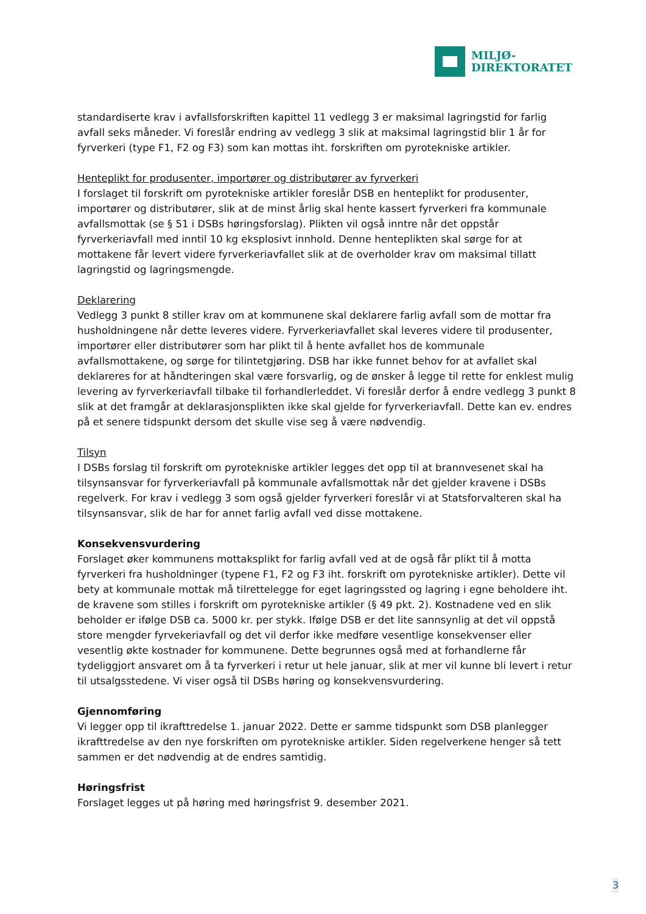MILJØ-
DIREKTORATET
standardiserte krav i avfallsforskriften kapittel 11 vedlegg 3 er maksimal lagringstid for farlig avfall seks måneder. Vi foreslår endring av vedlegg 3 slik at maksimal lagringstid blir 1 år for fyrverkeri (type F1, F2 og F3) som kan mottas iht. forskriften om pyrotekniske artikler.
Henteplikt for produsenter, importører og distributører av fyrverkeri
I forslaget til forskrift om pyrotekniske artikler foreslår DSB en henteplikt for produsenter, importører og distributører, slik at de minst årlig skal hente kassert fyrverkeri fra kommunale avfallsmottak (se § 51 i DSBs høringsforslag). Plikten vil også inntre når det oppstår fyrverkeriavfall med inntil 10 kg eksplosivt innhold. Denne henteplikten skal sørge for at mottakene får levert videre fyrverkeriavfallet slik at de overholder krav om maksimal tillatt lagringstid og lagringsmengde.
Deklarering
Vedlegg 3 punkt 8 stiller krav om at kommunene skal deklarere farlig avfall som de mottar fra husholdningene når dette leveres videre. Fyrverkeriavfallet skal leveres videre til produsenter, importører eller distributører som har plikt til å hente avfallet hos de kommunale avfallsmottakene, og sørge for tilintetgjøring. DSB har ikke funnet behov for at avfallet skal deklareres for at håndteringen skal være forsvarlig, og de ønsker å legge til rette for enklest mulig levering av fyrverkeriavfall tilbake til forhandlerleddet. Vi foreslår derfor å endre vedlegg 3 punkt 8 slik at det framgår at deklarasjonsplikten ikke skal gjelde for fyrverkeriavfall. Dette kan ev. endres på et senere tidspunkt dersom det skulle vise seg å være nødvendig.
Tilsyn
I DSBs forslag til forskrift om pyrotekniske artikler legges det opp til at brannvesenet skal ha tilsynsansvar for fyrverkeriavfall på kommunale avfallsmottak når det gjelder kravene i DSBs regelverk. For krav i vedlegg 3 som også gjelder fyrverkeri foreslår vi at Statsforvalteren skal ha tilsynsansvar, slik de har for annet farlig avfall ved disse mottakene.
Konsekvensvurdering
Forslaget øker kommunens mottaksplikt for farlig avfall ved at de også får plikt til å motta fyrverkeri fra husholdninger (typene F1, F2 og F3 iht. forskrift om pyrotekniske artikler). Dette vil bety at kommunale mottak må tilrettelegge for eget lagringssted og lagring i egne beholdere iht. de kravene som stilles i forskrift om pyrotekniske artikler (§ 49 pkt. 2). Kostnadene ved en slik beholder er ifølge DSB ca. 5000 kr. per stykk. Ifølge DSB er det lite sannsynlig at det vil oppstå store mengder fyrvekeriavfall og det vil derfor ikke medføre vesentlige konsekvenser eller vesentlig økte kostnader for kommunene. Dette begrunnes også med at forhandlerne får tydeliggjort ansvaret om å ta fyrverkeri i retur ut hele januar, slik at mer vil kunne bli levert i retur til utsalgsstedene. Vi viser også til DSBs høring og konsekvensvurdering.
Gjennomføring
Vi legger opp til ikrafttredelse 1. januar 2022. Dette er samme tidspunkt som DSB planlegger ikrafttredelse av den nye forskriften om pyrotekniske artikler. Siden regelverkene henger så tett sammen er det nødvendig at de endres samtidig.
Høringsfrist
Forslaget legges ut på høring med høringsfrist 9. desember 2021.
3